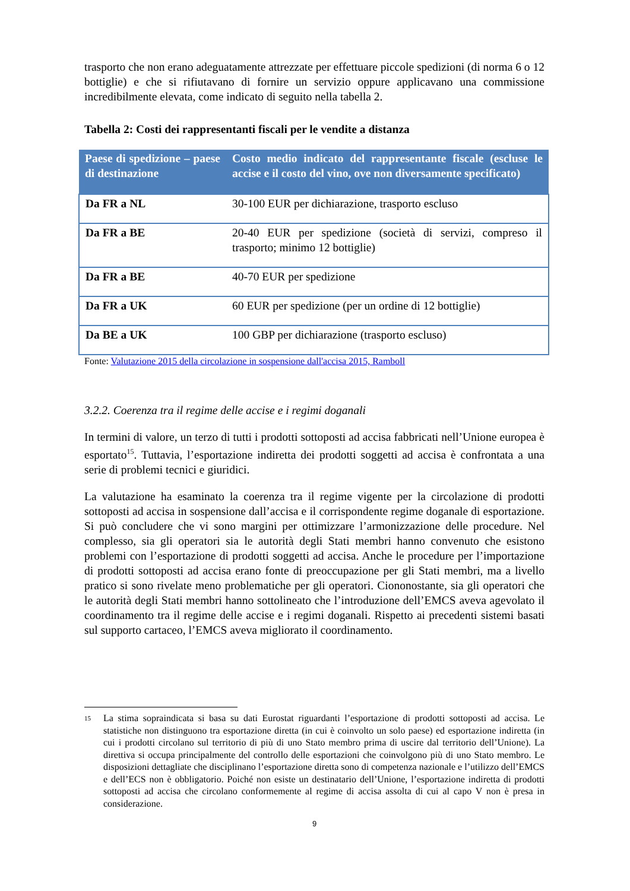trasporto che non erano adeguatamente attrezzate per effettuare piccole spedizioni (di norma 6 o 12 bottiglie) e che si rifiutavano di fornire un servizio oppure applicavano una commissione incredibilmente elevata, come indicato di seguito nella tabella 2.
Tabella 2: Costi dei rappresentanti fiscali per le vendite a distanza
| Paese di spedizione – paese di destinazione | Costo medio indicato del rappresentante fiscale (escluse le accise e il costo del vino, ove non diversamente specificato) |
| --- | --- |
| Da FR a NL | 30-100 EUR per dichiarazione, trasporto escluso |
| Da FR a BE | 20-40 EUR per spedizione (società di servizi, compreso il trasporto; minimo 12 bottiglie) |
| Da FR a BE | 40-70 EUR per spedizione |
| Da FR a UK | 60 EUR per spedizione (per un ordine di 12 bottiglie) |
| Da BE a UK | 100 GBP per dichiarazione (trasporto escluso) |
Fonte: Valutazione 2015 della circolazione in sospensione dall'accisa 2015, Ramboll
3.2.2. Coerenza tra il regime delle accise e i regimi doganali
In termini di valore, un terzo di tutti i prodotti sottoposti ad accisa fabbricati nell’Unione europea è esportato<sup>15</sup>. Tuttavia, l’esportazione indiretta dei prodotti soggetti ad accisa è confrontata a una serie di problemi tecnici e giuridici.
La valutazione ha esaminato la coerenza tra il regime vigente per la circolazione di prodotti sottoposti ad accisa in sospensione dall’accisa e il corrispondente regime doganale di esportazione. Si può concludere che vi sono margini per ottimizzare l’armonizzazione delle procedure. Nel complesso, sia gli operatori sia le autorità degli Stati membri hanno convenuto che esistono problemi con l’esportazione di prodotti soggetti ad accisa. Anche le procedure per l’importazione di prodotti sottoposti ad accisa erano fonte di preoccupazione per gli Stati membri, ma a livello pratico si sono rivelate meno problematiche per gli operatori. Ciononostante, sia gli operatori che le autorità degli Stati membri hanno sottolineato che l’introduzione dell’EMCS aveva agevolato il coordinamento tra il regime delle accise e i regimi doganali. Rispetto ai precedenti sistemi basati sul supporto cartaceo, l’EMCS aveva migliorato il coordinamento.
15
La stima sopraindicata si basa su dati Eurostat riguardanti l’esportazione di prodotti sottoposti ad accisa. Le statistiche non distinguono tra esportazione diretta (in cui è coinvolto un solo paese) ed esportazione indiretta (in cui i prodotti circolano sul territorio di più di uno Stato membro prima di uscire dal territorio dell’Unione). La direttiva si occupa principalmente del controllo delle esportazioni che coinvolgono più di uno Stato membro. Le disposizioni dettagliate che disciplinano l’esportazione diretta sono di competenza nazionale e l’utilizzo dell’EMCS e dell’ECS non è obbligatorio. Poiché non esiste un destinatario dell’Unione, l’esportazione indiretta di prodotti sottoposti ad accisa che circolano conformemente al regime di accisa assolta di cui al capo V non è presa in considerazione.
9